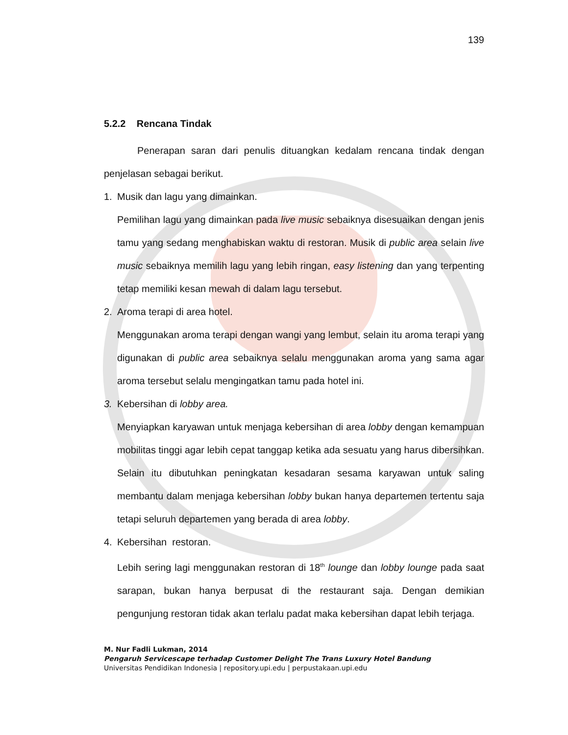139
5.2.2 Rencana Tindak
Penerapan saran dari penulis dituangkan kedalam rencana tindak dengan penjelasan sebagai berikut.
1. Musik dan lagu yang dimainkan.
Pemilihan lagu yang dimainkan pada live music sebaiknya disesuaikan dengan jenis tamu yang sedang menghabiskan waktu di restoran. Musik di public area selain live music sebaiknya memilih lagu yang lebih ringan, easy listening dan yang terpenting tetap memiliki kesan mewah di dalam lagu tersebut.
2. Aroma terapi di area hotel.
Menggunakan aroma terapi dengan wangi yang lembut, selain itu aroma terapi yang digunakan di public area sebaiknya selalu menggunakan aroma yang sama agar aroma tersebut selalu mengingatkan tamu pada hotel ini.
3. Kebersihan di lobby area.
Menyiapkan karyawan untuk menjaga kebersihan di area lobby dengan kemampuan mobilitas tinggi agar lebih cepat tanggap ketika ada sesuatu yang harus dibersihkan. Selain itu dibutuhkan peningkatan kesadaran sesama karyawan untuk saling membantu dalam menjaga kebersihan lobby bukan hanya departemen tertentu saja tetapi seluruh departemen yang berada di area lobby.
4. Kebersihan restoran.
Lebih sering lagi menggunakan restoran di 18<sup>th</sup> lounge dan lobby lounge pada saat sarapan, bukan hanya berpusat di the restaurant saja. Dengan demikian pengunjung restoran tidak akan terlalu padat maka kebersihan dapat lebih terjaga.
M. Nur Fadli Lukman, 2014
Pengaruh Servicescape terhadap Customer Delight The Trans Luxury Hotel Bandung
Universitas Pendidikan Indonesia | repository.upi.edu | perpustakaan.upi.edu